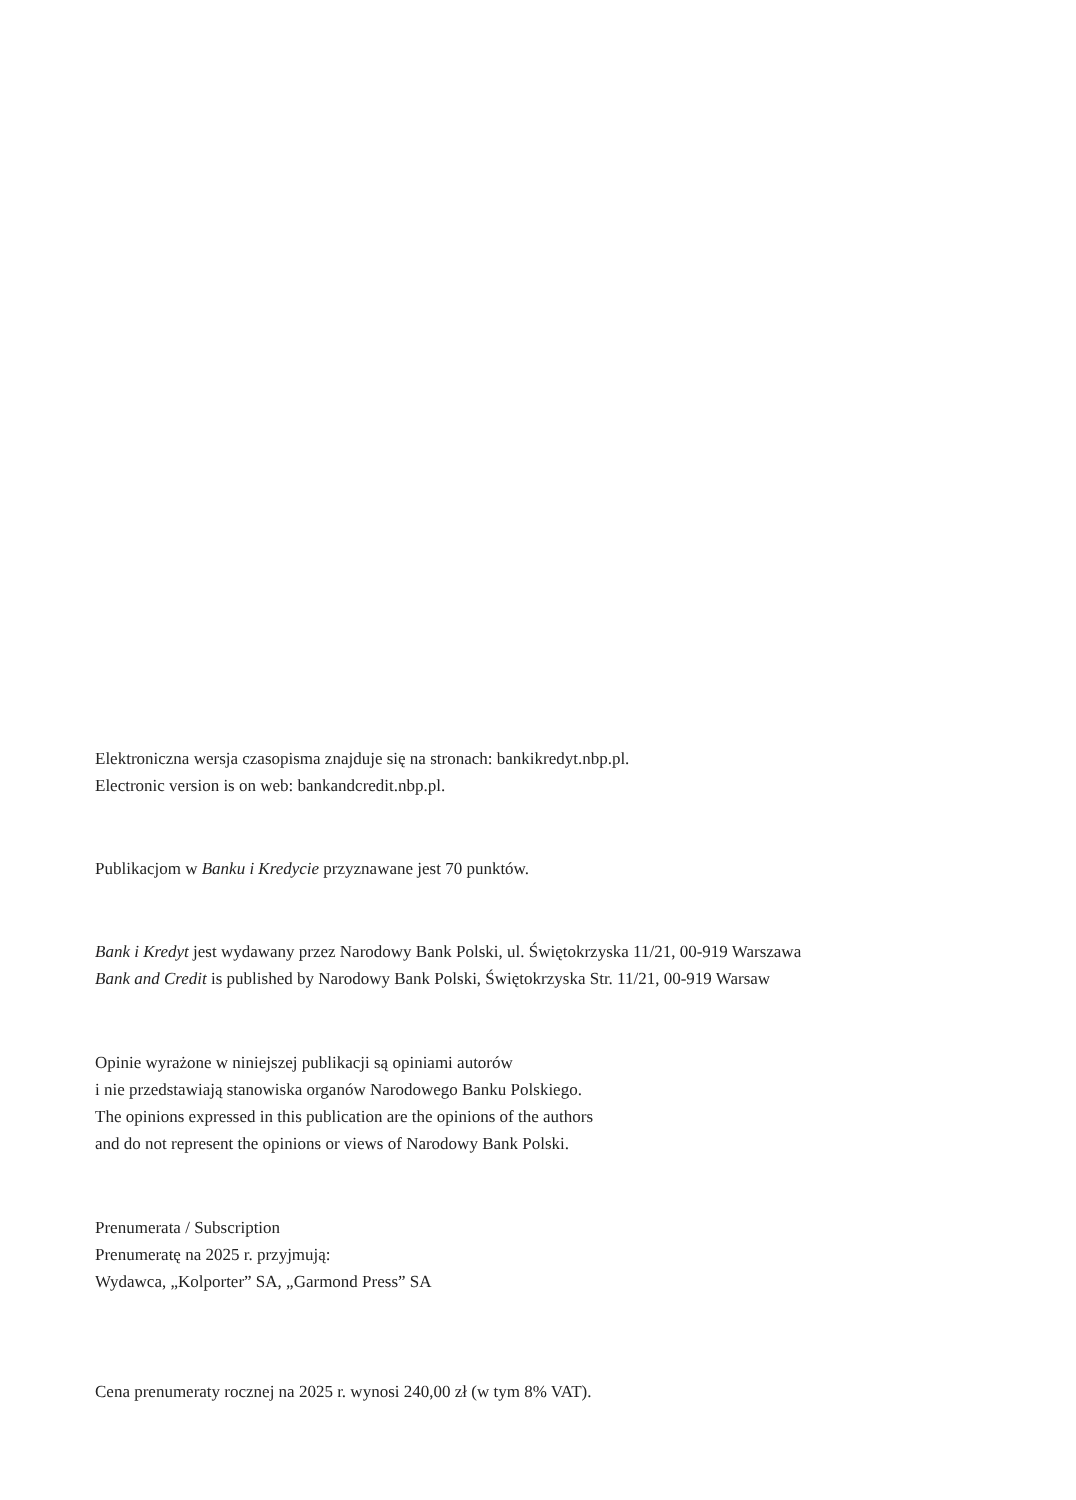Elektroniczna wersja czasopisma znajduje się na stronach: bankikredyt.nbp.pl.
Electronic version is on web: bankandcredit.nbp.pl.
Publikacjom w Banku i Kredycie przyznawane jest 70 punktów.
Bank i Kredyt jest wydawany przez Narodowy Bank Polski, ul. Świętokrzyska 11/21, 00-919 Warszawa
Bank and Credit is published by Narodowy Bank Polski, Świętokrzyska Str. 11/21, 00-919 Warsaw
Opinie wyrażone w niniejszej publikacji są opiniami autorów
i nie przedstawiają stanowiska organów Narodowego Banku Polskiego.
The opinions expressed in this publication are the opinions of the authors
and do not represent the opinions or views of Narodowy Bank Polski.
Prenumerata / Subscription
Prenumeratę na 2025 r. przyjmują:
Wydawca, „Kolporter” SA, „Garmond Press” SA
Cena prenumeraty rocznej na 2025 r. wynosi 240,00 zł (w tym 8% VAT).